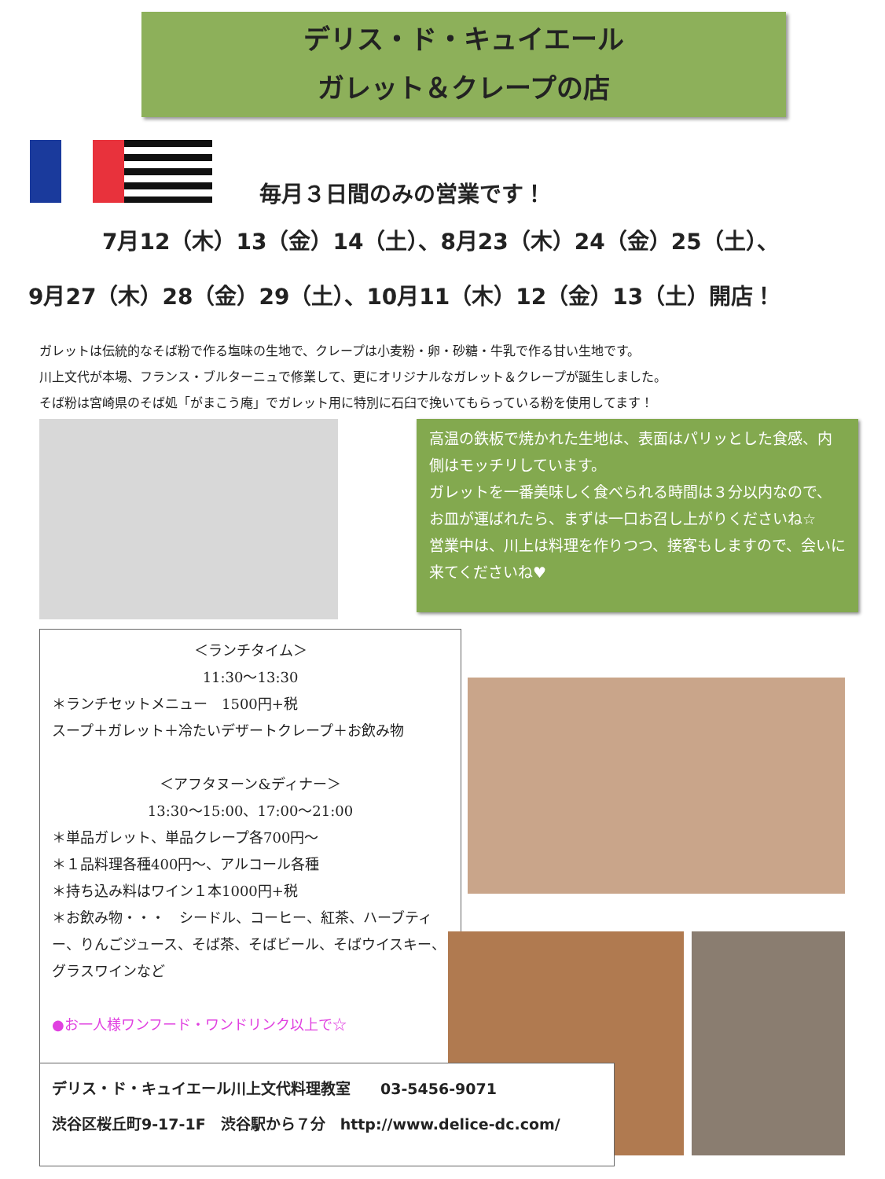デリス・ド・キュイエール
ガレット＆クレープの店
毎月３日間のみの営業です！
7月12（木）13（金）14（土）、8月23（木）24（金）25（土）、
9月27（木）28（金）29（土）、10月11（木）12（金）13（土）開店！
ガレットは伝統的なそば粉で作る塩味の生地で、クレープは小麦粉・卵・砂糖・牛乳で作る甘い生地です。
川上文代が本場、フランス・ブルターニュで修業して、更にオリジナルなガレット＆クレープが誕生しました。
そば粉は宮崎県のそば処「がまこう庵」でガレット用に特別に石臼で挽いてもらっている粉を使用してます！
高温の鉄板で焼かれた生地は、表面はパリッとした食感、内側はモッチリしています。
ガレットを一番美味しく食べられる時間は３分以内なので、お皿が運ばれたら、まずは一口お召し上がりくださいね☆
営業中は、川上は料理を作りつつ、接客もしますので、会いに来てくださいね♥
＜ランチタイム＞
11:30～13:30
＊ランチセットメニュー　1500円+税
スープ＋ガレット＋冷たいデザートクレープ＋お飲み物
＜アフタヌーン&ディナー＞
13:30～15:00、17:00～21:00
＊単品ガレット、単品クレープ各700円～
＊１品料理各種400円～、アルコール各種
＊持ち込み料はワイン１本1000円+税
＊お飲み物・・・　シードル、コーヒー、紅茶、ハーブティー、りんごジュース、そば茶、そばビール、そばウイスキー、グラスワインなど
●お一人様ワンフード・ワンドリンク以上で☆
デリス・ド・キュイエール川上文代料理教室　　03-5456-9071
渋谷区桜丘町9-17-1F　渋谷駅から７分　http://www.delice-dc.com/